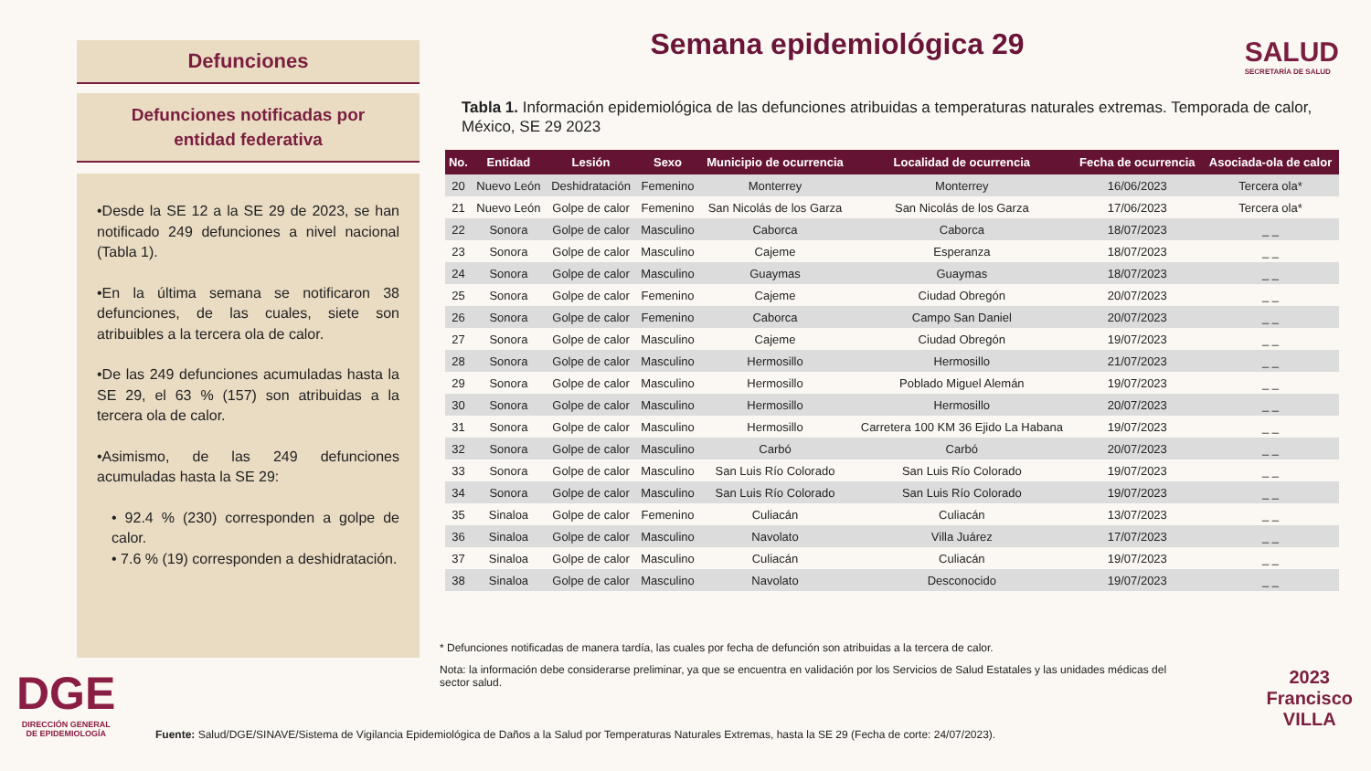Defunciones
Defunciones notificadas por
entidad federativa
•Desde la SE 12 a la SE 29 de 2023, se han notificado 249 defunciones a nivel nacional (Tabla 1).
•En la última semana se notificaron 38 defunciones, de las cuales, siete son atribuibles a la tercera ola de calor.
•De las 249 defunciones acumuladas hasta la SE 29, el 63 % (157) son atribuidas a la tercera ola de calor.
•Asimismo, de las 249 defunciones acumuladas hasta la SE 29:
• 92.4 % (230) corresponden a golpe de calor.
• 7.6 % (19) corresponden a deshidratación.
SALUD
SECRETARÍA DE SALUD
Semana epidemiológica 29
Tabla 1. Información epidemiológica de las defunciones atribuidas a temperaturas naturales extremas. Temporada de calor, México, SE 29 2023
| No. | Entidad | Lesión | Sexo | Municipio de ocurrencia | Localidad de ocurrencia | Fecha de ocurrencia | Asociada-ola de calor |
| --- | --- | --- | --- | --- | --- | --- | --- |
| 20 | Nuevo León | Deshidratación | Femenino | Monterrey | Monterrey | 16/06/2023 | Tercera ola* |
| 21 | Nuevo León | Golpe de calor | Femenino | San Nicolás de los Garza | San Nicolás de los Garza | 17/06/2023 | Tercera ola* |
| 22 | Sonora | Golpe de calor | Masculino | Caborca | Caborca | 18/07/2023 | _ _ |
| 23 | Sonora | Golpe de calor | Masculino | Cajeme | Esperanza | 18/07/2023 | _ _ |
| 24 | Sonora | Golpe de calor | Masculino | Guaymas | Guaymas | 18/07/2023 | _ _ |
| 25 | Sonora | Golpe de calor | Femenino | Cajeme | Ciudad Obregón | 20/07/2023 | _ _ |
| 26 | Sonora | Golpe de calor | Femenino | Caborca | Campo San Daniel | 20/07/2023 | _ _ |
| 27 | Sonora | Golpe de calor | Masculino | Cajeme | Ciudad Obregón | 19/07/2023 | _ _ |
| 28 | Sonora | Golpe de calor | Masculino | Hermosillo | Hermosillo | 21/07/2023 | _ _ |
| 29 | Sonora | Golpe de calor | Masculino | Hermosillo | Poblado Miguel Alemán | 19/07/2023 | _ _ |
| 30 | Sonora | Golpe de calor | Masculino | Hermosillo | Hermosillo | 20/07/2023 | _ _ |
| 31 | Sonora | Golpe de calor | Masculino | Hermosillo | Carretera 100 KM 36 Ejido La Habana | 19/07/2023 | _ _ |
| 32 | Sonora | Golpe de calor | Masculino | Carbó | Carbó | 20/07/2023 | _ _ |
| 33 | Sonora | Golpe de calor | Masculino | San Luis Río Colorado | San Luis Río Colorado | 19/07/2023 | _ _ |
| 34 | Sonora | Golpe de calor | Masculino | San Luis Río Colorado | San Luis Río Colorado | 19/07/2023 | _ _ |
| 35 | Sinaloa | Golpe de calor | Femenino | Culiacán | Culiacán | 13/07/2023 | _ _ |
| 36 | Sinaloa | Golpe de calor | Masculino | Navolato | Villa Juárez | 17/07/2023 | _ _ |
| 37 | Sinaloa | Golpe de calor | Masculino | Culiacán | Culiacán | 19/07/2023 | _ _ |
| 38 | Sinaloa | Golpe de calor | Masculino | Navolato | Desconocido | 19/07/2023 | _ _ |
* Defunciones notificadas de manera tardía, las cuales por fecha de defunción son atribuidas a la tercera de calor.
Nota: la información debe considerarse preliminar, ya que se encuentra en validación por los Servicios de Salud Estatales y las unidades médicas del sector salud.
DGE
DIRECCIÓN GENERAL
DE EPIDEMIOLOGÍA
Fuente: Salud/DGE/SINAVE/Sistema de Vigilancia Epidemiológica de Daños a la Salud por Temperaturas Naturales Extremas, hasta la SE 29 (Fecha de corte: 24/07/2023).
2023
Francisco
VILLA